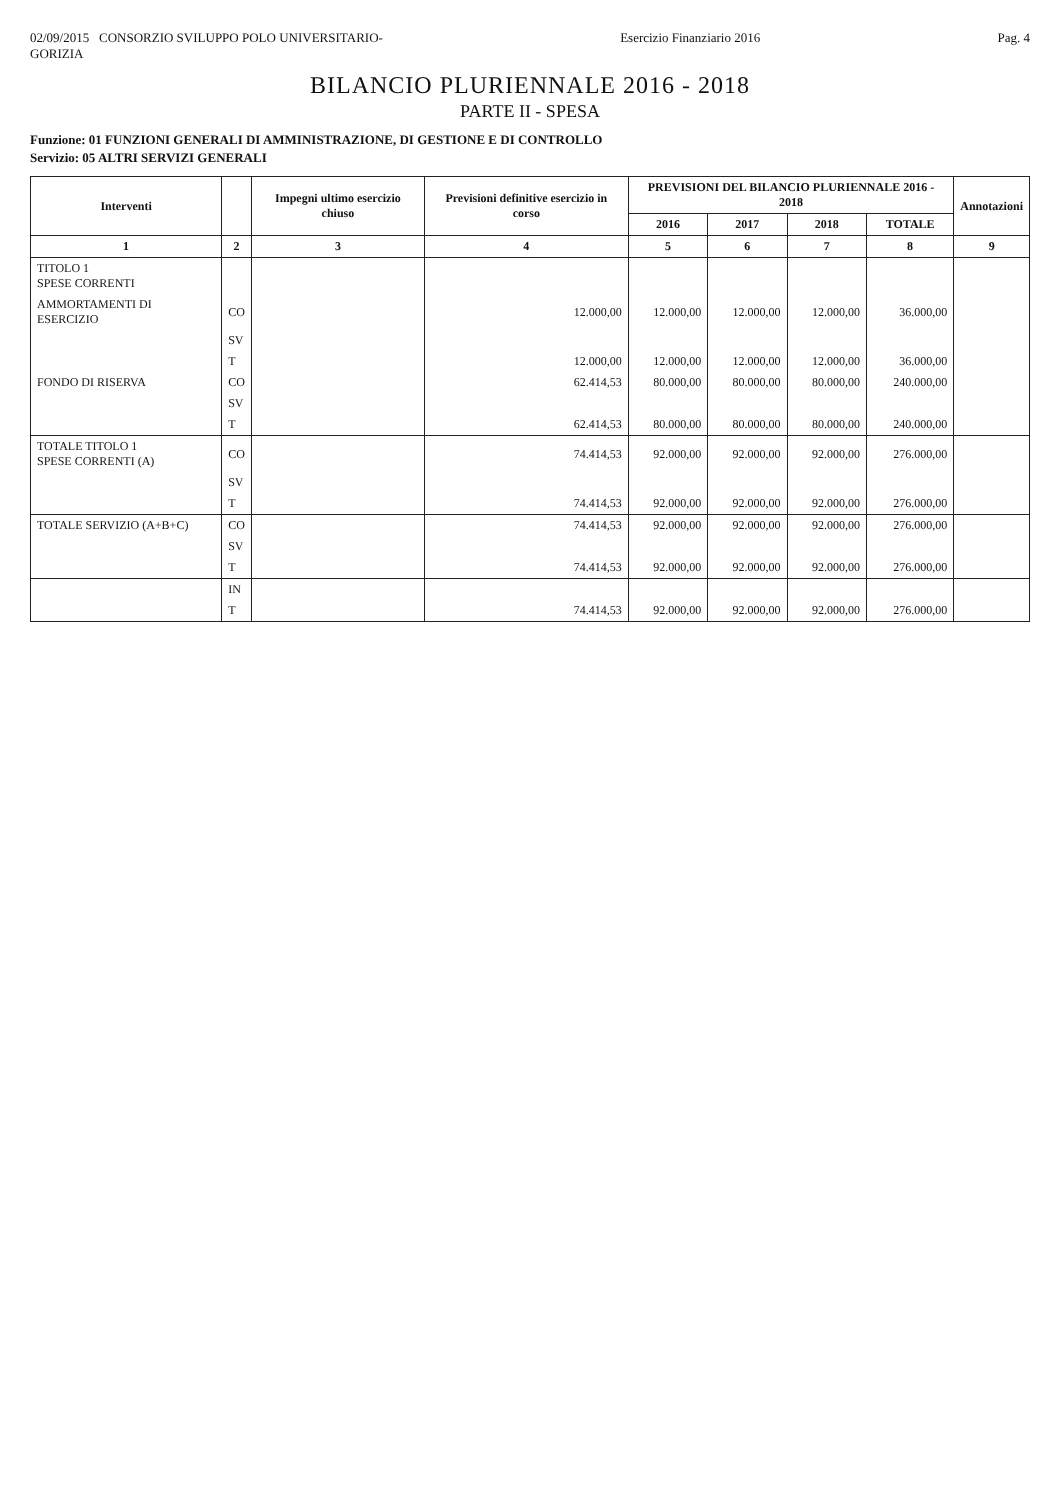02/09/2015 CONSORZIO SVILUPPO POLO UNIVERSITARIO-
GORIZIA
Esercizio Finanziario 2016 Pag. 4
BILANCIO PLURIENNALE 2016 - 2018
PARTE II - SPESA
Funzione: 01 FUNZIONI GENERALI DI AMMINISTRAZIONE, DI GESTIONE E DI CONTROLLO
Servizio: 05 ALTRI SERVIZI GENERALI
| Interventi | | Impegni ultimo esercizio chiuso | Previsioni definitive esercizio in corso | PREVISIONI DEL BILANCIO PLURIENNALE 2016 - 2018 | | | | Annotazioni |
| --- | --- | --- | --- | --- | --- | --- | --- | --- |
| | | | | 2016 | 2017 | 2018 | TOTALE | |
| 1 | 2 | 3 | 4 | 5 | 6 | 7 | 8 | 9 |
| TITOLO 1 SPESE CORRENTI | | | | | | | | |
| AMMORTAMENTI DI ESERCIZIO | CO | | 12.000,00 | 12.000,00 | 12.000,00 | 12.000,00 | 36.000,00 | |
| | SV | | | | | | | |
| | T | | 12.000,00 | 12.000,00 | 12.000,00 | 12.000,00 | 36.000,00 | |
| FONDO DI RISERVA | CO | | 62.414,53 | 80.000,00 | 80.000,00 | 80.000,00 | 240.000,00 | |
| | SV | | | | | | | |
| | T | | 62.414,53 | 80.000,00 | 80.000,00 | 80.000,00 | 240.000,00 | |
| TOTALE TITOLO 1 SPESE CORRENTI (A) | CO | | 74.414,53 | 92.000,00 | 92.000,00 | 92.000,00 | 276.000,00 | |
| | SV | | | | | | | |
| | T | | 74.414,53 | 92.000,00 | 92.000,00 | 92.000,00 | 276.000,00 | |
| TOTALE SERVIZIO (A+B+C) | CO | | 74.414,53 | 92.000,00 | 92.000,00 | 92.000,00 | 276.000,00 | |
| | SV | | | | | | | |
| | T | | 74.414,53 | 92.000,00 | 92.000,00 | 92.000,00 | 276.000,00 | |
| | IN | | | | | | | |
| | T | | 74.414,53 | 92.000,00 | 92.000,00 | 92.000,00 | 276.000,00 | |